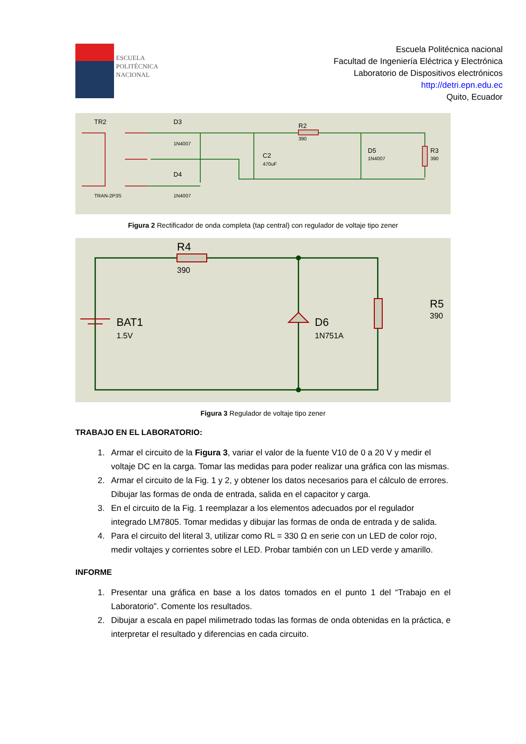ESCUELA
POLITÉCNICA
NACIONAL
Escuela Politécnica nacional
Facultad de Ingeniería Eléctrica y Electrónica
Laboratorio de Dispositivos electrónicos
http://detri.epn.edu.ec
Quito, Ecuador
TR2
D3
D4
R2
390
C2
470uF
D5
1N4007
R3
390
TRAN-2P3S
1N4007
1N4007
Figura 2 Rectificador de onda completa (tap central) con regulador de voltaje tipo zener
R4
390
BAT1
1.5V
D6
1N751A
R5
390
Figura 3 Regulador de voltaje tipo zener
TRABAJO EN EL LABORATORIO:
1. Armar el circuito de la Figura 3, variar el valor de la fuente V10 de 0 a 20 V y medir el voltaje DC en la carga. Tomar las medidas para poder realizar una gráfica con las mismas.
2. Armar el circuito de la Fig. 1 y 2, y obtener los datos necesarios para el cálculo de errores. Dibujar las formas de onda de entrada, salida en el capacitor y carga.
3. En el circuito de la Fig. 1 reemplazar a los elementos adecuados por el regulador integrado LM7805. Tomar medidas y dibujar las formas de onda de entrada y de salida.
4. Para el circuito del literal 3, utilizar como RL = 330 Ω en serie con un LED de color rojo, medir voltajes y corrientes sobre el LED. Probar también con un LED verde y amarillo.
INFORME
1. Presentar una gráfica en base a los datos tomados en el punto 1 del “Trabajo en el Laboratorio”. Comente los resultados.
2. Dibujar a escala en papel milimetrado todas las formas de onda obtenidas en la práctica, e interpretar el resultado y diferencias en cada circuito.